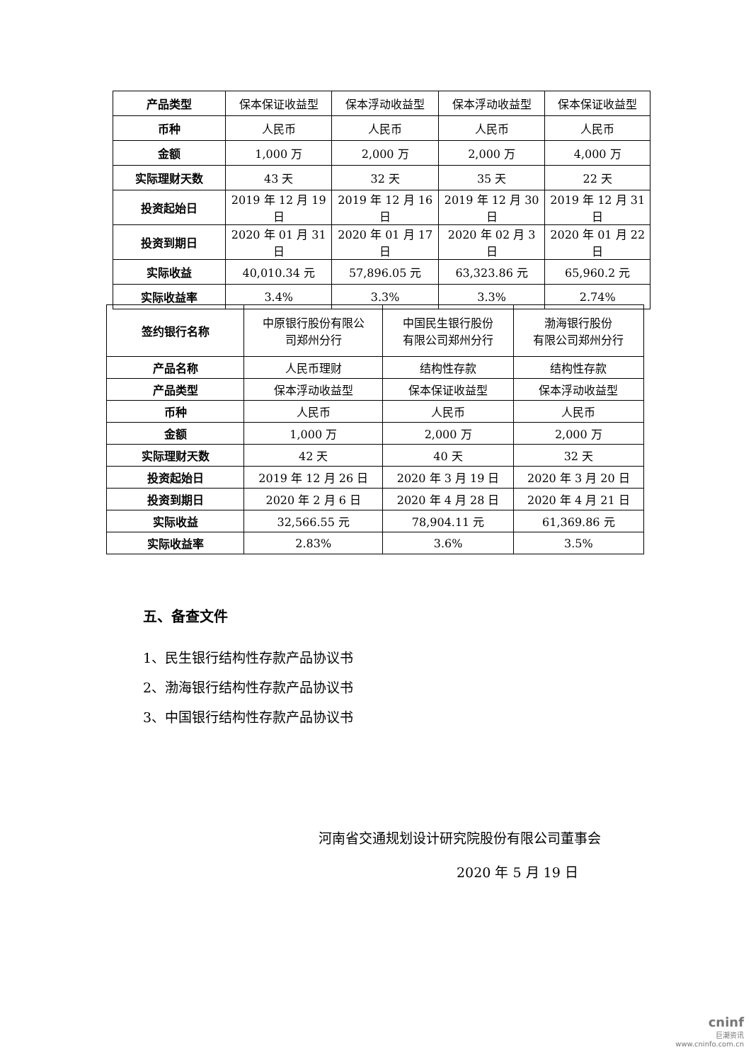| 产品类型 | 保本保证收益型 | 保本浮动收益型 | 保本浮动收益型 | 保本保证收益型 |
| 币种 | 人民币 | 人民币 | 人民币 | 人民币 |
| 金额 | 1,000 万 | 2,000 万 | 2,000 万 | 4,000 万 |
| 实际理财天数 | 43 天 | 32 天 | 35 天 | 22 天 |
| 投资起始日 | 2019 年 12 月 19 日 | 2019 年 12 月 16 日 | 2019 年 12 月 30 日 | 2019 年 12 月 31 日 |
| 投资到期日 | 2020 年 01 月 31 日 | 2020 年 01 月 17 日 | 2020 年 02 月 3 日 | 2020 年 01 月 22 日 |
| 实际收益 | 40,010.34 元 | 57,896.05 元 | 63,323.86 元 | 65,960.2 元 |
| 实际收益率 | 3.4% | 3.3% | 3.3% | 2.74% |
| 签约银行名称 | 中原银行股份有限公 司郑州分行 | 中国民生银行股份 有限公司郑州分行 | 渤海银行股份 有限公司郑州分行 |
| 产品名称 | 人民币理财 | 结构性存款 | 结构性存款 |
| 产品类型 | 保本浮动收益型 | 保本保证收益型 | 保本浮动收益型 |
| 币种 | 人民币 | 人民币 | 人民币 |
| 金额 | 1,000 万 | 2,000 万 | 2,000 万 |
| 实际理财天数 | 42 天 | 40 天 | 32 天 |
| 投资起始日 | 2019 年 12 月 26 日 | 2020 年 3 月 19 日 | 2020 年 3 月 20 日 |
| 投资到期日 | 2020 年 2 月 6 日 | 2020 年 4 月 28 日 | 2020 年 4 月 21 日 |
| 实际收益 | 32,566.55 元 | 78,904.11 元 | 61,369.86 元 |
| 实际收益率 | 2.83% | 3.6% | 3.5% |
五、备查文件
1、民生银行结构性存款产品协议书
2、渤海银行结构性存款产品协议书
3、中国银行结构性存款产品协议书
河南省交通规划设计研究院股份有限公司董事会
2020 年 5 月 19 日
cninf
巨潮资讯
www.cninfo.com.cn